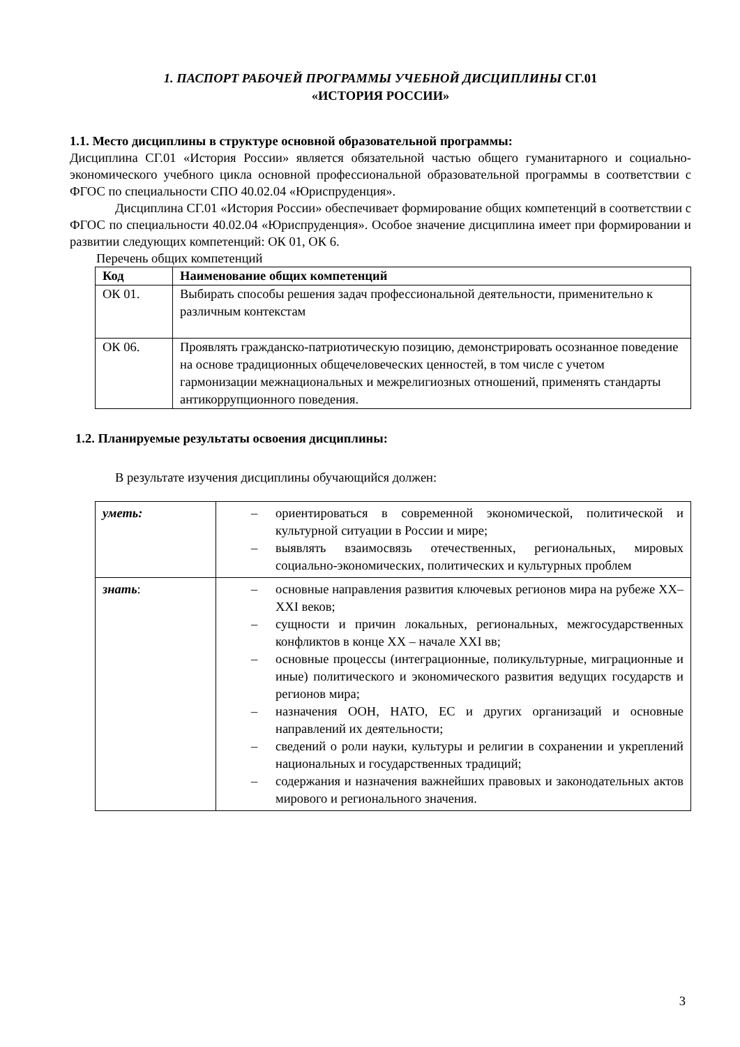1. ПАСПОРТ РАБОЧЕЙ ПРОГРАММЫ УЧЕБНОЙ ДИСЦИПЛИНЫ СГ.01
«ИСТОРИЯ РОССИИ»
1.1. Место дисциплины в структуре основной образовательной программы:
Дисциплина СГ.01 «История России» является обязательной частью общего гуманитарного и социально-экономического учебного цикла основной профессиональной образовательной программы в соответствии с ФГОС по специальности СПО 40.02.04 «Юриспруденция».
Дисциплина СГ.01 «История России» обеспечивает формирование общих компетенций в соответствии с ФГОС по специальности 40.02.04 «Юриспруденция». Особое значение дисциплина имеет при формировании и развитии следующих компетенций: ОК 01, ОК 6.
Перечень общих компетенций
| Код | Наименование общих компетенций |
| --- | --- |
| ОК 01. | Выбирать способы решения задач профессиональной деятельности, применительно к различным контекстам |
| ОК 06. | Проявлять гражданско-патриотическую позицию, демонстрировать осознанное поведение на основе традиционных общечеловеческих ценностей, в том числе с учетом гармонизации межнациональных и межрелигиозных отношений, применять стандарты антикоррупционного поведения. |
1.2. Планируемые результаты освоения дисциплины:
В результате изучения дисциплины обучающийся должен:
| уметь: | – ориентироваться в современной экономической, политической и культурной ситуации в России и мире; – выявлять взаимосвязь отечественных, региональных, мировых социально-экономических, политических и культурных проблем |
| знать : | – основные направления развития ключевых регионов мира на рубеже XX–XXI веков; – сущности и причин локальных, региональных, межгосударственных конфликтов в конце XX – начале XXI вв; – основные процессы (интеграционные, поликультурные, миграционные и иные) политического и экономического развития ведущих государств и регионов мира; – назначения ООН, НАТО, ЕС и других организаций и основные направлений их деятельности; – сведений о роли науки, культуры и религии в сохранении и укреплений национальных и государственных традиций; – содержания и назначения важнейших правовых и законодательных актов мирового и регионального значения. |
3